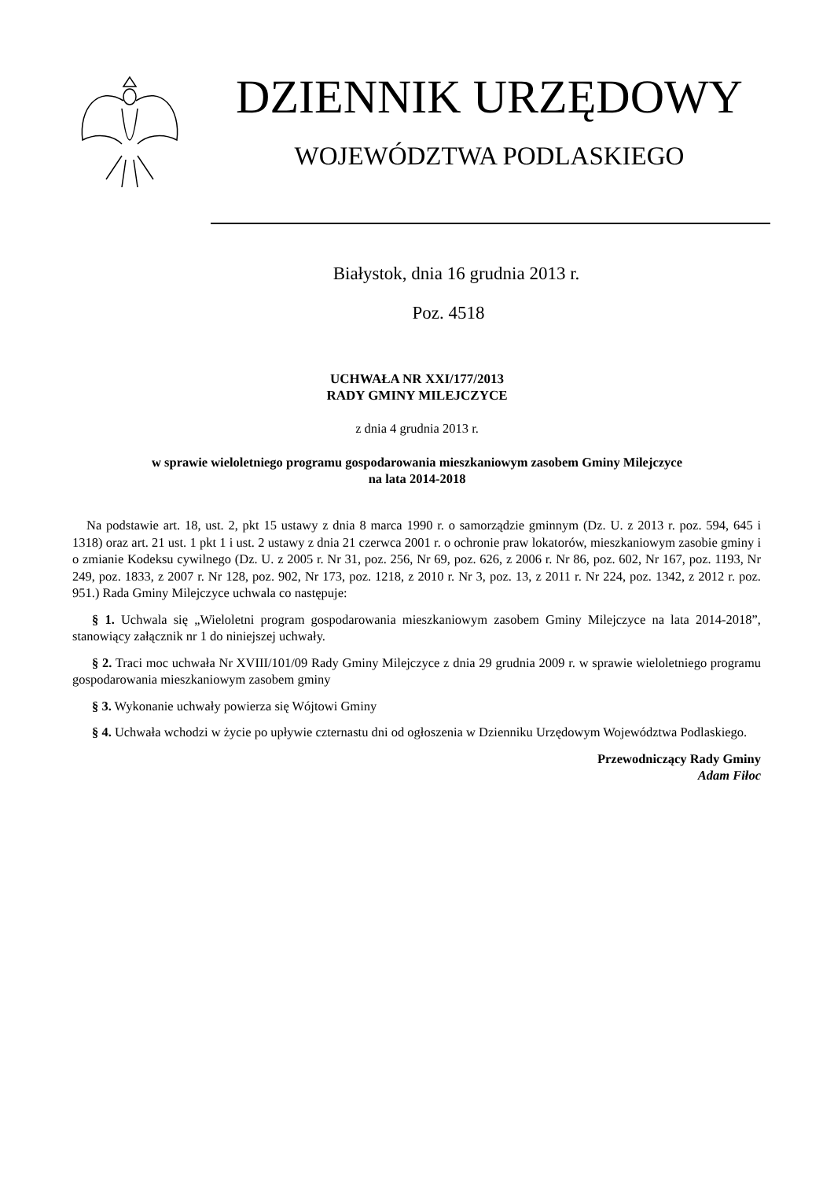DZIENNIK URZĘDOWY
WOJEWÓDZTWA PODLASKIEGO
Białystok, dnia 16 grudnia 2013 r.
Poz. 4518
UCHWAŁA NR XXI/177/2013
RADY GMINY MILEJCZYCE
z dnia 4 grudnia 2013 r.
w sprawie wieloletniego programu gospodarowania mieszkaniowym zasobem Gminy Milejczyce
na lata 2014-2018
Na podstawie art. 18, ust. 2, pkt 15 ustawy z dnia 8 marca 1990 r. o samorządzie gminnym (Dz. U. z 2013 r. poz. 594, 645 i 1318) oraz art. 21 ust. 1 pkt 1 i ust. 2 ustawy z dnia 21 czerwca 2001 r. o ochronie praw lokatorów, mieszkaniowym zasobie gminy i o zmianie Kodeksu cywilnego (Dz. U. z 2005 r. Nr 31, poz. 256, Nr 69, poz. 626, z 2006 r. Nr 86, poz. 602, Nr 167, poz. 1193, Nr 249, poz. 1833, z 2007 r. Nr 128, poz. 902, Nr 173, poz. 1218, z 2010 r. Nr 3, poz. 13, z 2011 r. Nr 224, poz. 1342, z 2012 r. poz. 951.) Rada Gminy Milejczyce uchwala co następuje:
§ 1. Uchwala się „Wieloletni program gospodarowania mieszkaniowym zasobem Gminy Milejczyce na lata 2014-2018”, stanowiący załącznik nr 1 do niniejszej uchwały.
§ 2. Traci moc uchwała Nr XVIII/101/09 Rady Gminy Milejczyce z dnia 29 grudnia 2009 r. w sprawie wieloletniego programu gospodarowania mieszkaniowym zasobem gminy
§ 3. Wykonanie uchwały powierza się Wójtowi Gminy
§ 4. Uchwała wchodzi w życie po upływie czternastu dni od ogłoszenia w Dzienniku Urzędowym Województwa Podlaskiego.
Przewodniczący Rady Gminy
Adam Fiłoc